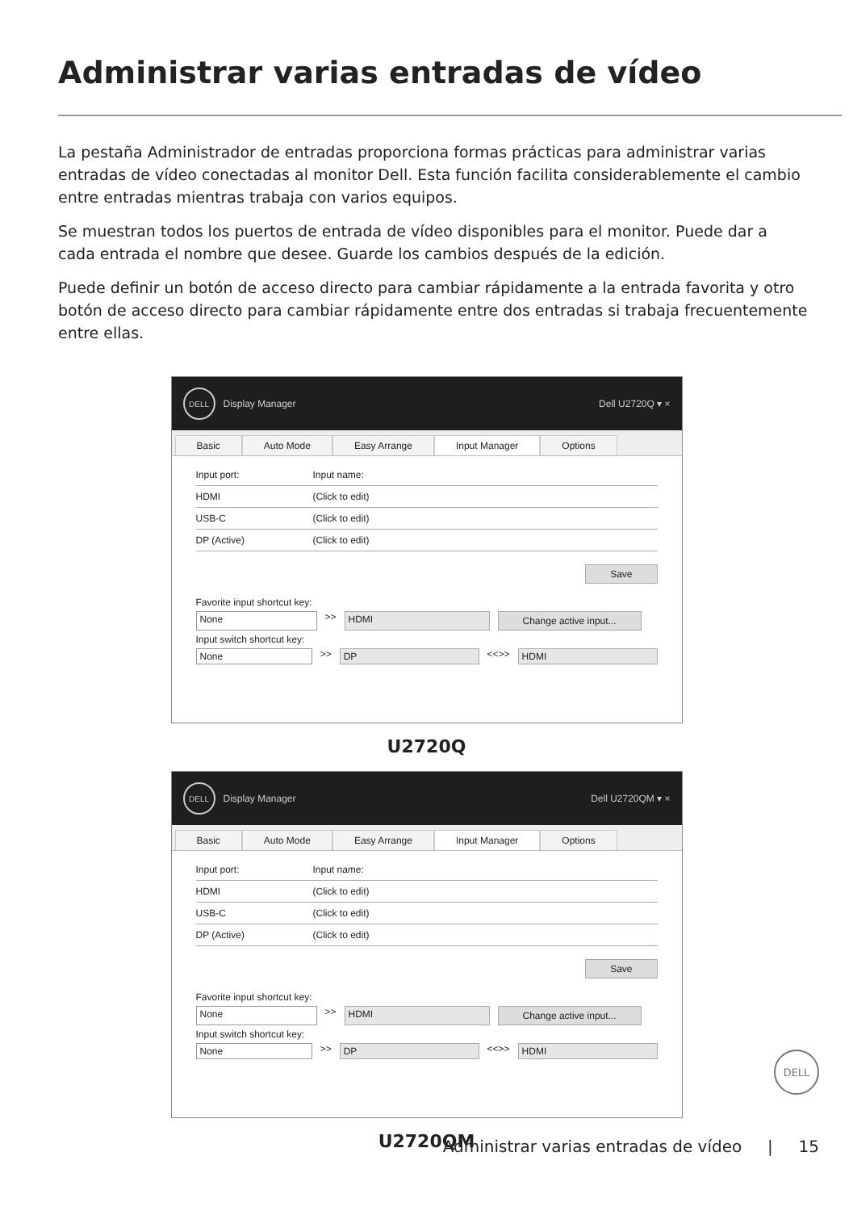Administrar varias entradas de vídeo
La pestaña Administrador de entradas proporciona formas prácticas para administrar varias entradas de vídeo conectadas al monitor Dell. Esta función facilita considerablemente el cambio entre entradas mientras trabaja con varios equipos.
Se muestran todos los puertos de entrada de vídeo disponibles para el monitor. Puede dar a cada entrada el nombre que desee. Guarde los cambios después de la edición.
Puede definir un botón de acceso directo para cambiar rápidamente a la entrada favorita y otro botón de acceso directo para cambiar rápidamente entre dos entradas si trabaja frecuentemente entre ellas.
DELL Display Manager Dell U2720Q ▾ ×
Basic Auto Mode Easy Arrange Input Manager Options
Input port: Input name:
HDMI (Click to edit)
USB-C (Click to edit)
DP (Active) (Click to edit)
Save
Favorite input shortcut key:
None >> HDMI Change active input...
Input switch shortcut key:
None >> DP <<>> HDMI
U2720Q
DELL Display Manager Dell U2720QM ▾ ×
Basic Auto Mode Easy Arrange Input Manager Options
Input port: Input name:
HDMI (Click to edit)
USB-C (Click to edit)
DP (Active) (Click to edit)
Save
Favorite input shortcut key:
None >> HDMI Change active input...
Input switch shortcut key:
None >> DP <<>> HDMI
U2720QM
DELL
Administrar varias entradas de vídeo | 15